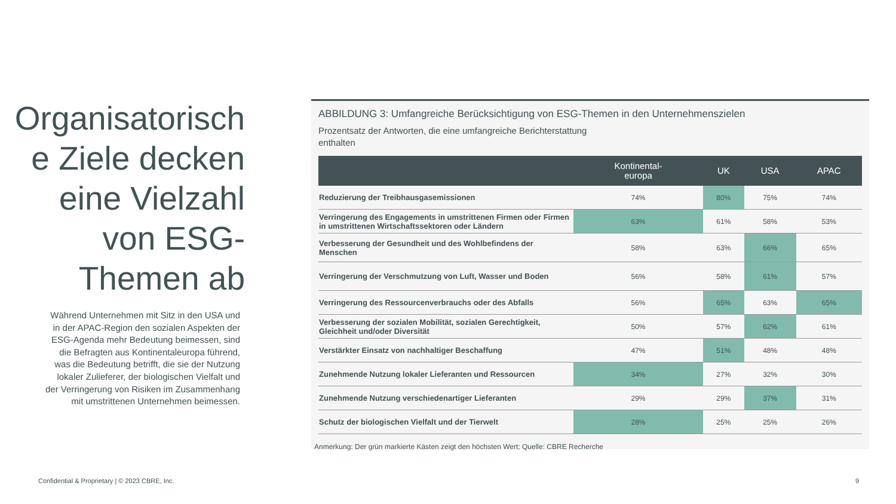Organisatorisch e Ziele decken eine Vielzahl von ESG-Themen ab
Während Unternehmen mit Sitz in den USA und in der APAC-Region den sozialen Aspekten der ESG-Agenda mehr Bedeutung beimessen, sind die Befragten aus Kontinentaleuropa führend, was die Bedeutung betrifft, die sie der Nutzung lokaler Zulieferer, der biologischen Vielfalt und der Verringerung von Risiken im Zusammenhang mit umstrittenen Unternehmen beimessen.
ABBILDUNG 3: Umfangreiche Berücksichtigung von ESG-Themen in den Unternehmenszielen
Prozentsatz der Antworten, die eine umfangreiche Berichterstattung enthalten
| | Kontinental- europa | UK | USA | APAC |
| --- | --- | --- | --- | --- |
| Reduzierung der Treibhausgasemissionen | 74% | 80% | 75% | 74% |
| Verringerung des Engagements in umstrittenen Firmen oder Firmen in umstrittenen Wirtschaftssektoren oder Ländern | 63% | 61% | 58% | 53% |
| Verbesserung der Gesundheit und des Wohlbefindens der Menschen | 58% | 63% | 66% | 65% |
| Verringerung der Verschmutzung von Luft, Wasser und Boden | 56% | 58% | 61% | 57% |
| Verringerung des Ressourcenverbrauchs oder des Abfalls | 56% | 65% | 63% | 65% |
| Verbesserung der sozialen Mobilität, sozialen Gerechtigkeit, Gleichheit und/oder Diversität | 50% | 57% | 62% | 61% |
| Verstärkter Einsatz von nachhaltiger Beschaffung | 47% | 51% | 48% | 48% |
| Zunehmende Nutzung lokaler Lieferanten und Ressourcen | 34% | 27% | 32% | 30% |
| Zunehmende Nutzung verschiedenartiger Lieferanten | 29% | 29% | 37% | 31% |
| Schutz der biologischen Vielfalt und der Tierwelt | 28% | 25% | 25% | 26% |
Anmerkung: Der grün markierte Kästen zeigt den höchsten Wert; Quelle: CBRE Recherche
Confidential & Proprietary | © 2023 CBRE, Inc.
9